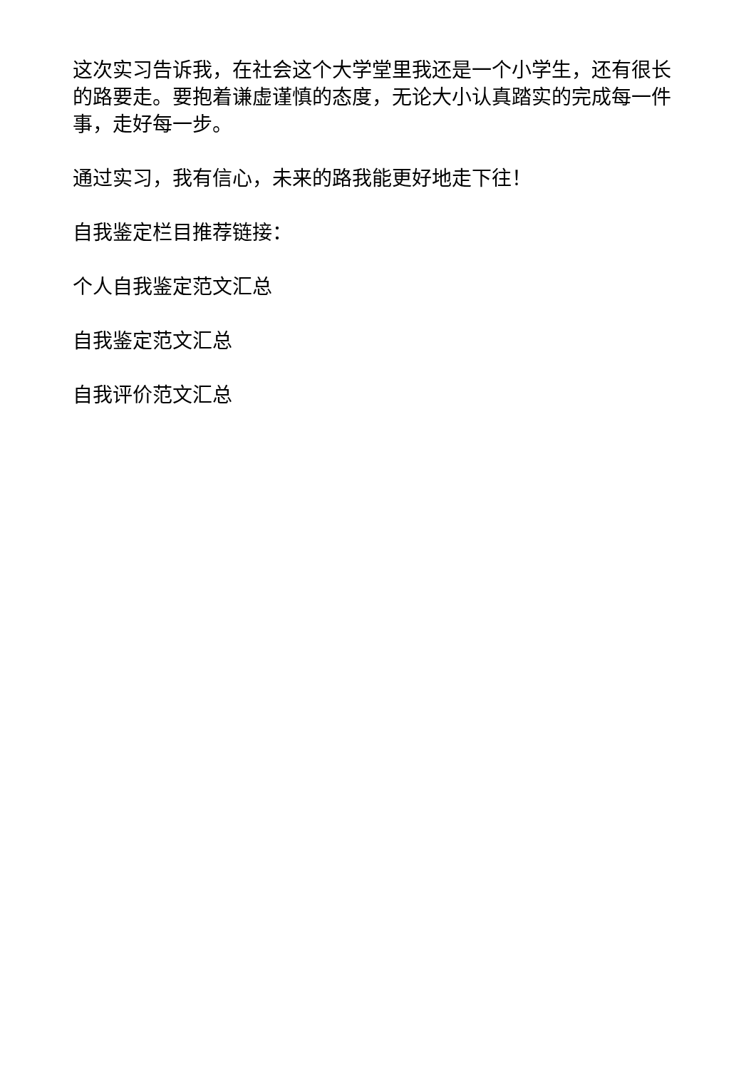这次实习告诉我，在社会这个大学堂里我还是一个小学生，还有很长的路要走。要抱着谦虚谨慎的态度，无论大小认真踏实的完成每一件事，走好每一步。
通过实习，我有信心，未来的路我能更好地走下往！
自我鉴定栏目推荐链接：
个人自我鉴定范文汇总
自我鉴定范文汇总
自我评价范文汇总